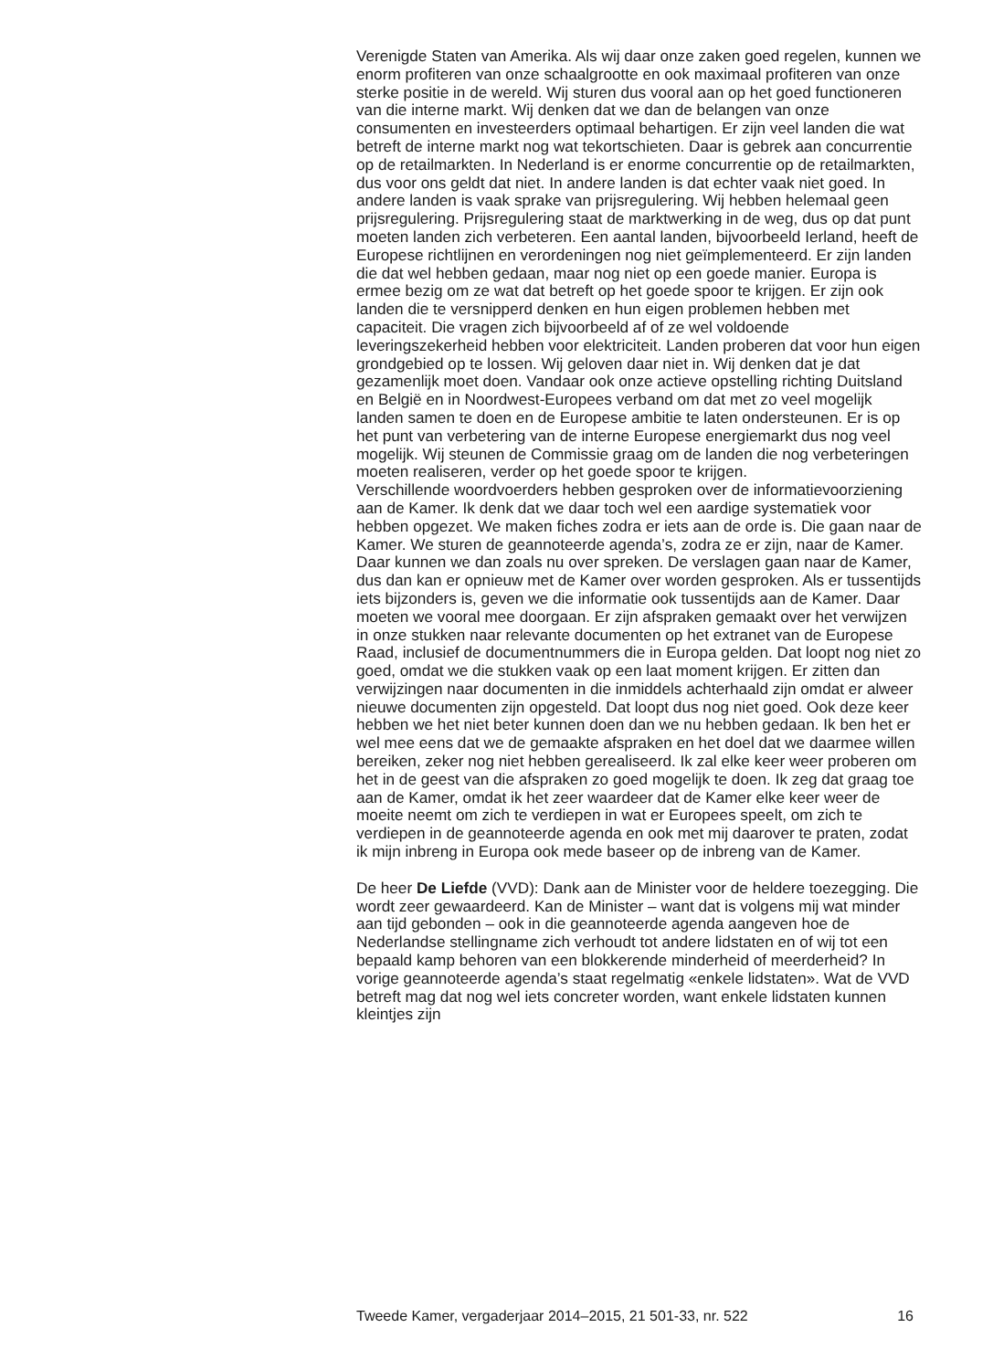Verenigde Staten van Amerika. Als wij daar onze zaken goed regelen, kunnen we enorm profiteren van onze schaalgrootte en ook maximaal profiteren van onze sterke positie in de wereld. Wij sturen dus vooral aan op het goed functioneren van die interne markt. Wij denken dat we dan de belangen van onze consumenten en investeerders optimaal behartigen. Er zijn veel landen die wat betreft de interne markt nog wat tekortschieten. Daar is gebrek aan concurrentie op de retailmarkten. In Nederland is er enorme concurrentie op de retailmarkten, dus voor ons geldt dat niet. In andere landen is dat echter vaak niet goed. In andere landen is vaak sprake van prijsregulering. Wij hebben helemaal geen prijsregulering. Prijsregulering staat de marktwerking in de weg, dus op dat punt moeten landen zich verbeteren. Een aantal landen, bijvoorbeeld Ierland, heeft de Europese richtlijnen en verordeningen nog niet geïmplementeerd. Er zijn landen die dat wel hebben gedaan, maar nog niet op een goede manier. Europa is ermee bezig om ze wat dat betreft op het goede spoor te krijgen. Er zijn ook landen die te versnipperd denken en hun eigen problemen hebben met capaciteit. Die vragen zich bijvoorbeeld af of ze wel voldoende leveringszekerheid hebben voor elektriciteit. Landen proberen dat voor hun eigen grondgebied op te lossen. Wij geloven daar niet in. Wij denken dat je dat gezamenlijk moet doen. Vandaar ook onze actieve opstelling richting Duitsland en België en in Noordwest-Europees verband om dat met zo veel mogelijk landen samen te doen en de Europese ambitie te laten ondersteunen. Er is op het punt van verbetering van de interne Europese energiemarkt dus nog veel mogelijk. Wij steunen de Commissie graag om de landen die nog verbeteringen moeten realiseren, verder op het goede spoor te krijgen.
Verschillende woordvoerders hebben gesproken over de informatievoorziening aan de Kamer. Ik denk dat we daar toch wel een aardige systematiek voor hebben opgezet. We maken fiches zodra er iets aan de orde is. Die gaan naar de Kamer. We sturen de geannoteerde agenda’s, zodra ze er zijn, naar de Kamer. Daar kunnen we dan zoals nu over spreken. De verslagen gaan naar de Kamer, dus dan kan er opnieuw met de Kamer over worden gesproken. Als er tussentijds iets bijzonders is, geven we die informatie ook tussentijds aan de Kamer. Daar moeten we vooral mee doorgaan. Er zijn afspraken gemaakt over het verwijzen in onze stukken naar relevante documenten op het extranet van de Europese Raad, inclusief de documentnummers die in Europa gelden. Dat loopt nog niet zo goed, omdat we die stukken vaak op een laat moment krijgen. Er zitten dan verwijzingen naar documenten in die inmiddels achterhaald zijn omdat er alweer nieuwe documenten zijn opgesteld. Dat loopt dus nog niet goed. Ook deze keer hebben we het niet beter kunnen doen dan we nu hebben gedaan. Ik ben het er wel mee eens dat we de gemaakte afspraken en het doel dat we daarmee willen bereiken, zeker nog niet hebben gerealiseerd. Ik zal elke keer weer proberen om het in de geest van die afspraken zo goed mogelijk te doen. Ik zeg dat graag toe aan de Kamer, omdat ik het zeer waardeer dat de Kamer elke keer weer de moeite neemt om zich te verdiepen in wat er Europees speelt, om zich te verdiepen in de geannoteerde agenda en ook met mij daarover te praten, zodat ik mijn inbreng in Europa ook mede baseer op de inbreng van de Kamer.
De heer De Liefde (VVD): Dank aan de Minister voor de heldere toezegging. Die wordt zeer gewaardeerd. Kan de Minister – want dat is volgens mij wat minder aan tijd gebonden – ook in die geannoteerde agenda aangeven hoe de Nederlandse stellingname zich verhoudt tot andere lidstaten en of wij tot een bepaald kamp behoren van een blokkerende minderheid of meerderheid? In vorige geannoteerde agenda’s staat regelmatig «enkele lidstaten». Wat de VVD betreft mag dat nog wel iets concreter worden, want enkele lidstaten kunnen kleintjes zijn
Tweede Kamer, vergaderjaar 2014–2015, 21 501-33, nr. 522 16